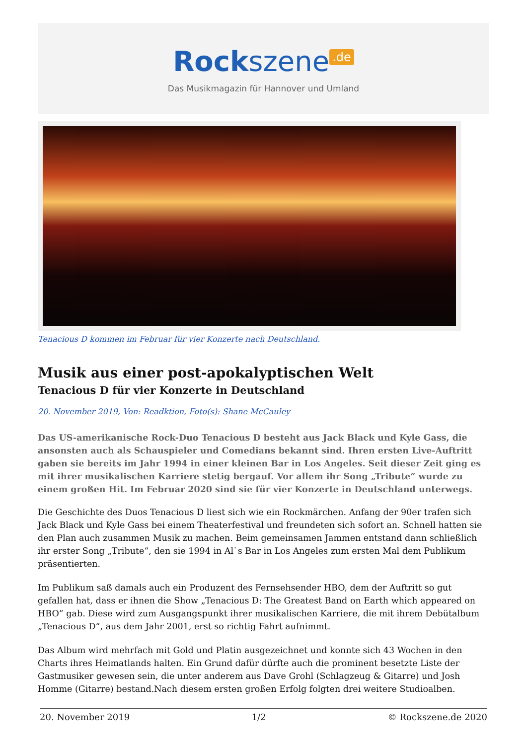Rockszene<sup>.de</sup>
Das Musikmagazin für Hannover und Umland
Tenacious D kommen im Februar für vier Konzerte nach Deutschland.
Musik aus einer post-apokalyptischen Welt
Tenacious D für vier Konzerte in Deutschland
20. November 2019, Von: Readktion, Foto(s): Shane McCauley
Das US-amerikanische Rock-Duo Tenacious D besteht aus Jack Black und Kyle Gass, die ansonsten auch als Schauspieler und Comedians bekannt sind. Ihren ersten Live-Auftritt gaben sie bereits im Jahr 1994 in einer kleinen Bar in Los Angeles. Seit dieser Zeit ging es mit ihrer musikalischen Karriere stetig bergauf. Vor allem ihr Song „Tribute“ wurde zu einem großen Hit. Im Februar 2020 sind sie für vier Konzerte in Deutschland unterwegs.
Die Geschichte des Duos Tenacious D liest sich wie ein Rockmärchen. Anfang der 90er trafen sich Jack Black und Kyle Gass bei einem Theaterfestival und freundeten sich sofort an. Schnell hatten sie den Plan auch zusammen Musik zu machen. Beim gemeinsamen Jammen entstand dann schließlich ihr erster Song „Tribute“, den sie 1994 in Al`s Bar in Los Angeles zum ersten Mal dem Publikum präsentierten.
Im Publikum saß damals auch ein Produzent des Fernsehsender HBO, dem der Auftritt so gut gefallen hat, dass er ihnen die Show „Tenacious D: The Greatest Band on Earth which appeared on HBO” gab. Diese wird zum Ausgangspunkt ihrer musikalischen Karriere, die mit ihrem Debütalbum „Tenacious D“, aus dem Jahr 2001, erst so richtig Fahrt aufnimmt.
Das Album wird mehrfach mit Gold und Platin ausgezeichnet und konnte sich 43 Wochen in den Charts ihres Heimatlands halten. Ein Grund dafür dürfte auch die prominent besetzte Liste der Gastmusiker gewesen sein, die unter anderem aus Dave Grohl (Schlagzeug & Gitarre) und Josh Homme (Gitarre) bestand.Nach diesem ersten großen Erfolg folgten drei weitere Studioalben.
20. November 2019 1/2 © Rockszene.de 2020